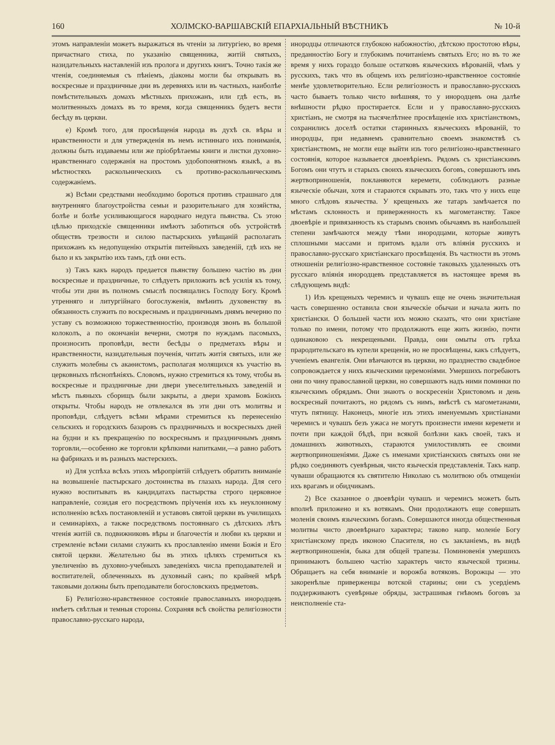160 ХОЛМСКО-ВАРШАВСКІЙ ЕПАРХІАЛЬНЫЙ ВѢСТНИКЪ № 10-й
этомъ направленіи можетъ выражаться въ чтеніи за литургіею, во время причастнаго стиха, по указанію священника, житій святыхъ, назидательныхъ наставленій изъ пролога и другихъ книгъ. Точно такія же чтенія, соединяемыя съ пѣніемъ, діаконы могли бы открывать въ воскресные и праздничные дни въ деревняхъ или въ частныхъ, наиболѣе помѣстительныхъ домахъ мѣстныхъ прихожанъ, или гдѣ есть, въ молитвенныхъ домахъ въ то время, когда священникъ будетъ вести бесѣду въ церкви.
е) Кромѣ того, для просвѣщенія народа въ духѣ св. вѣры и нравственности и для утвержденія въ немъ истиннаго ихъ пониманія, должны быть издаваемы или же пріобрѣтаемы книги и листки духовно-нравственнаго содержанія на простомъ удобопонятномъ языкѣ, а въ мѣстностяхъ раскольническихъ съ противо-раскольническимъ содержаніемъ.
ж) Всѣми средствами необходимо бороться противъ страшнаго для внутренняго благоустройства семьи и разорительнаго для хозяйства, болѣе и болѣе усиливающагося народнаго недуга пьянства. Съ этою цѣлью приходскіе священники имѣютъ заботиться объ устройствѣ обществъ трезвости и силою пастырскихъ увѣщаній располагать прихожанъ къ недопущенію открытія питейныхъ заведеній, гдѣ ихъ не было и къ закрытію ихъ тамъ, гдѣ они есть.
з) Такъ какъ народъ предается пьянству большею частію въ дни воскресные и праздничные, то слѣдуетъ приложить всѣ усилія къ тому, чтобы эти дни въ полномъ смыслѣ посвящались Господу Богу. Кромѣ утренняго и литургійнаго богослуженія, вмѣнить духовенству въ обязанность служить по воскреснымъ и праздничнымъ днямъ вечерню по уставу съ возможною торжественностію, производя звонъ въ большой колоколъ, а по окончаніи вечерни, смотря по нуждамъ пасомыхъ, произносить проповѣди, вести бесѣды о предметахъ вѣры и нравственности, назидательныя поученія, читать житія святыхъ, или же служить молебны съ акаѳистомъ, располагая молящихся къ участію въ церковныхъ пѣснопѣніяхъ. Словомъ, нужно стремиться къ тому, чтобы въ воскресные и праздничные дни двери увеселительныхъ заведеній и мѣстъ пьяныхъ сборищъ были закрыты, а двери храмовъ Божіихъ открыты. Чтобы народъ не отвлекался въ эти дни отъ молитвы и проповѣди, слѣдуетъ всѣми мѣрами стремиться къ перенесенію сельскихъ и городскихъ базаровъ съ праздничныхъ и воскресныхъ дней на будни и къ прекращенію по воскреснымъ и праздничнымъ днямъ торговли,—особенно же торговли крѣпкими напитками,—а равно работъ на фабрикахъ и въ разныхъ мастерскихъ.
и) Для успѣха всѣхъ этихъ мѣропріятій слѣдуетъ обратить вниманіе на возвышеніе пастырскаго достоинства въ глазахъ народа. Для сего нужно воспитывать въ кандидатахъ пастырства строго церковное направленіе, созидая его посредствомъ пріученія ихъ къ неуклонному исполненію всѣхъ постановленій и уставовъ святой церкви въ училищахъ и семинаріяхъ, а также посредствомъ постояннаго съ дѣтскихъ лѣтъ чтенія житій св. подвижниковъ вѣры и благочестія и любви къ церкви и стремленіе всѣми силами служить къ прославленію имени Божія и Его святой церкви. Желательно бы въ этихъ цѣляхъ стремиться къ увеличенію въ духовно-учебныхъ заведеніяхъ числа преподавателей и воспитателей, облеченныхъ въ духовный санъ; по крайней мѣрѣ таковыми должны быть преподаватели богословскихъ предметовъ.
Б) Религіозно-нравственное состояніе православныхъ инородцевъ имѣетъ свѣтлыя и темныя стороны. Сохраняя всѣ свойства религіозности православно-русскаго народа,
инородцы отличаются глубокою набожностію, дѣтскою простотою вѣры, преданностію Богу и глубокимъ почитаніемъ святыхъ Его; но въ то же время у нихъ гораздо больше остатковъ языческихъ вѣрованій, чѣмъ у русскихъ, такъ что въ общемъ ихъ религіозно-нравственное состояніе менѣе удовлетворительно. Если религіозность и православно-русскихъ часто бываетъ только чисто внѣшняя, то у инородцевъ она далѣе внѣшности рѣдко простирается. Если и у православно-русскихъ христіанъ, не смотря на тысячелѣтнее просвѣщеніе ихъ христіанствомъ, сохранились доселѣ остатки старинныхъ языческихъ вѣрованій, то инородцы, при недавнемъ сравнительно своемъ знакомствѣ съ христіанствомъ, не могли еще выйти изъ того религіозно-нравственнаго состоянія, которое называется двоевѣріемъ. Рядомъ съ христіанскимъ Богомъ они чтутъ и старыхъ своихъ языческихъ боговъ, совершаютъ имъ жертвоприношенія, покланяются керемети, соблюдаютъ разные языческіе обычаи, хотя и стараются скрывать это, такъ что у нихъ еще много слѣдовъ язычества. У крещеныхъ же татаръ замѣчается по мѣстамъ склонность и приверженность къ магометанству. Такое двоевѣріе и привязанность къ старымъ своимъ обычаямъ въ наибольшей степени замѣчаются между тѣми инородцами, которые живутъ сплошными массами и притомъ вдали отъ вліянія русскихъ и православно-русскаго христіанскаго просвѣщенія. Въ частности въ этомъ отношеніи религіозно-нравственное состояніе таковыхъ удаленныхъ отъ русскаго вліянія инородцевъ представляется въ настоящее время въ слѣдующемъ видѣ:
1) Изъ крещеныхъ черемисъ и чувашъ еще не очень значительная часть совершенно оставила свои языческіе обычаи и начала жить по христіански. О большей части ихъ можно сказать, что они христіане только по имени, потому что продолжаютъ еще жить жизнію, почти одинаковою съ некрещеными. Правда, они омыты отъ грѣха прародительскаго въ купели крещенія, но не просвѣщены, какъ слѣдуетъ, ученіемъ евангелія. Они вѣнчаются въ церкви, но празднество свадебное сопровождается у нихъ языческими церемоніями. Умершихъ погребаютъ они по чину православной церкви, но совершаютъ надъ ними поминки по языческимъ обрядамъ. Они знаютъ о воскресеніи Христовомъ и день воскресный почитаютъ, но рядомъ съ нимъ, вмѣстѣ съ магометанами, чтутъ пятницу. Наконецъ, многіе изъ этихъ именуемымъ христіанами черемисъ и чувашъ безъ ужаса не могутъ произнести имени керемети и почти при каждой бѣдѣ, при всякой болѣзни какъ своей, такъ и домашнихъ животныхъ, стараются умилостивлять ее своими жертвоприношеніями. Даже съ именами христіанскихъ святыхъ они не рѣдко соединяютъ суевѣрныя, чисто языческія представленія. Такъ напр. чуваши обращаются къ святителю Николаю съ молитвою объ отмщеніи ихъ врагамъ и обидчикамъ.
2) Все сказанное о двоевѣріи чувашъ и черемисъ можетъ быть вполнѣ приложено и къ вотякамъ. Они продолжаютъ еще совершать моленія своимъ языческимъ богамъ. Совершаются иногда общественныя молитвы чисто двоевѣрнаго характера; таково напр. моленіе Богу христіанскому предъ иконою Спасителя, но съ закланіемъ, въ видѣ жертвоприношенія, быка для общей трапезы. Поминовенія умершихъ принимаютъ большею частію характеръ чисто языческой тризны. Обращаетъ на себя вниманіе и ворожба вотяковъ. Ворожцы — это закоренѣлые приверженцы вотской старины; они съ усердіемъ поддерживаютъ суевѣрные обряды, застрашивая гнѣвомъ боговъ за неисполненіе ста-